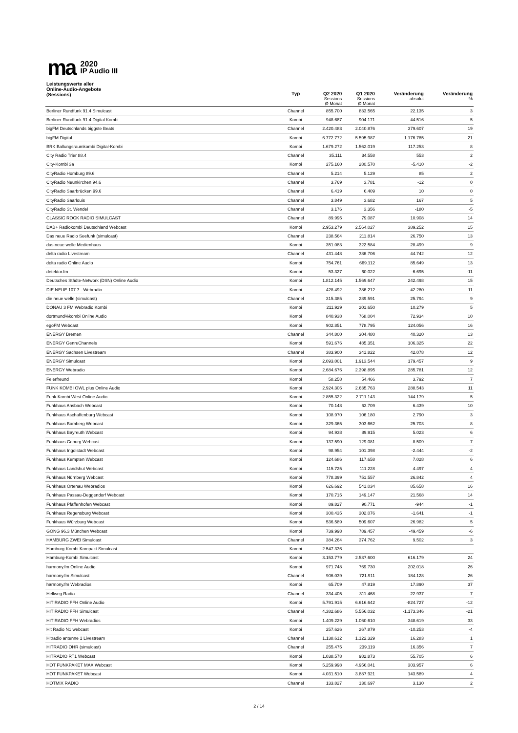ma
2020
IP Audio III
| Leistungswerte aller Online-Audio-Angebote (Sessions) | Typ | Q2 2020 Sessions Ø Monat | Q1 2020 Sessions Ø Monat | Veränderung absolut | Veränderung % |
| --- | --- | --- | --- | --- | --- |
| Berliner Rundfunk 91.4 Simulcast | Channel | 855.700 | 833.565 | 22.135 | 3 |
| Berliner Rundfunk 91.4 Digital Kombi | Kombi | 948.687 | 904.171 | 44.516 | 5 |
| bigFM Deutschlands biggste Beats | Channel | 2.420.483 | 2.040.876 | 379.607 | 19 |
| bigFM Digital | Kombi | 6.772.772 | 5.595.987 | 1.176.785 | 21 |
| BRK Ballungsraumkombi Digital-Kombi | Kombi | 1.679.272 | 1.562.019 | 117.253 | 8 |
| City Radio Trier 88.4 | Channel | 35.111 | 34.558 | 553 | 2 |
| City-Kombi 3a | Kombi | 275.160 | 280.570 | -5.410 | -2 |
| CityRadio Homburg 89.6 | Channel | 5.214 | 5.129 | 85 | 2 |
| CityRadio Neunkirchen 94.6 | Channel | 3.769 | 3.781 | -12 | 0 |
| CityRadio Saarbrücken 99.6 | Channel | 6.419 | 6.409 | 10 | 0 |
| CityRadio Saarlouis | Channel | 3.849 | 3.682 | 167 | 5 |
| CityRadio St. Wendel | Channel | 3.176 | 3.356 | -180 | -5 |
| CLASSIC ROCK RADIO SIMULCAST | Channel | 89.995 | 79.087 | 10.908 | 14 |
| DAB+ Radiokombi Deutschland Webcast | Kombi | 2.953.279 | 2.564.027 | 389.252 | 15 |
| Das neue Radio Seefunk (simulcast) | Channel | 238.564 | 211.814 | 26.750 | 13 |
| das neue welle Medienhaus | Kombi | 351.083 | 322.584 | 28.499 | 9 |
| delta radio Livestream | Channel | 431.448 | 386.706 | 44.742 | 12 |
| delta radio Online Audio | Kombi | 754.761 | 669.112 | 85.649 | 13 |
| detektor.fm | Kombi | 53.327 | 60.022 | -6.695 | -11 |
| Deutsches Städte-Network (DSN) Online Audio | Kombi | 1.812.145 | 1.569.647 | 242.498 | 15 |
| DIE NEUE 107.7 - Webradio | Kombi | 428.492 | 386.212 | 42.280 | 11 |
| die neue welle (simulcast) | Channel | 315.385 | 289.591 | 25.794 | 9 |
| DONAU 3 FM Webradio Kombi | Kombi | 211.929 | 201.650 | 10.279 | 5 |
| dortmund%kombi Online Audio | Kombi | 840.938 | 768.004 | 72.934 | 10 |
| egoFM Webcast | Kombi | 902.851 | 778.795 | 124.056 | 16 |
| ENERGY Bremen | Channel | 344.800 | 304.480 | 40.320 | 13 |
| ENERGY GenreChannels | Kombi | 591.676 | 485.351 | 106.325 | 22 |
| ENERGY Sachsen Livestream | Channel | 383.900 | 341.822 | 42.078 | 12 |
| ENERGY Simulcast | Kombi | 2.093.001 | 1.913.544 | 179.457 | 9 |
| ENERGY Webradio | Kombi | 2.684.676 | 2.398.895 | 285.781 | 12 |
| Feierfreund | Kombi | 58.258 | 54.466 | 3.792 | 7 |
| FUNK KOMBI OWL plus Online Audio | Kombi | 2.924.306 | 2.635.763 | 288.543 | 11 |
| Funk-Kombi West Online Audio | Kombi | 2.855.322 | 2.711.143 | 144.179 | 5 |
| Funkhaus Ansbach Webcast | Kombi | 70.148 | 63.709 | 6.439 | 10 |
| Funkhaus Aschaffenburg Webcast | Kombi | 108.970 | 106.180 | 2.790 | 3 |
| Funkhaus Bamberg Webcast | Kombi | 329.365 | 303.662 | 25.703 | 8 |
| Funkhaus Bayreuth Webcast | Kombi | 94.938 | 89.915 | 5.023 | 6 |
| Funkhaus Coburg Webcast | Kombi | 137.590 | 129.081 | 8.509 | 7 |
| Funkhaus Ingolstadt Webcast | Kombi | 98.954 | 101.398 | -2.444 | -2 |
| Funkhaus Kempten Webcast | Kombi | 124.686 | 117.658 | 7.028 | 6 |
| Funkhaus Landshut Webcast | Kombi | 115.725 | 111.228 | 4.497 | 4 |
| Funkhaus Nürnberg Webcast | Kombi | 778.399 | 751.557 | 26.842 | 4 |
| Funkhaus Ortenau Webradios | Kombi | 626.692 | 541.034 | 85.658 | 16 |
| Funkhaus Passau-Deggendorf Webcast | Kombi | 170.715 | 149.147 | 21.568 | 14 |
| Funkhaus Pfaffenhofen Webcast | Kombi | 89.827 | 90.771 | -944 | -1 |
| Funkhaus Regensburg Webcast | Kombi | 300.435 | 302.076 | -1.641 | -1 |
| Funkhaus Würzburg Webcast | Kombi | 536.589 | 509.607 | 26.982 | 5 |
| GONG 96.3 München Webcast | Kombi | 739.998 | 789.457 | -49.459 | -6 |
| HAMBURG ZWEI Simulcast | Channel | 384.264 | 374.762 | 9.502 | 3 |
| Hamburg-Kombi Kompakt Simulcast | Kombi | 2.547.336 | | | |
| Hamburg-Kombi Simulcast | Kombi | 3.153.779 | 2.537.600 | 616.179 | 24 |
| harmony.fm Online Audio | Kombi | 971.748 | 769.730 | 202.018 | 26 |
| harmony.fm Simulcast | Channel | 906.039 | 721.911 | 184.128 | 26 |
| harmony.fm Webradios | Kombi | 65.709 | 47.819 | 17.890 | 37 |
| Hellweg Radio | Channel | 334.405 | 311.468 | 22.937 | 7 |
| HIT RADIO FFH Online Audio | Kombi | 5.791.915 | 6.616.642 | -824.727 | -12 |
| HIT RADIO FFH Simulcast | Channel | 4.382.686 | 5.556.032 | -1.173.346 | -21 |
| HIT RADIO FFH Webradios | Kombi | 1.409.229 | 1.060.610 | 348.619 | 33 |
| Hit Radio N1 webcast | Kombi | 257.626 | 267.879 | -10.253 | -4 |
| Hitradio antenne 1 Livestream | Channel | 1.138.612 | 1.122.329 | 16.283 | 1 |
| HITRADIO OHR (simulcast) | Channel | 255.475 | 239.119 | 16.356 | 7 |
| HITRADIO RT1 Webcast | Kombi | 1.038.578 | 982.873 | 55.705 | 6 |
| HOT FUNKPAKET MAX Webcast | Kombi | 5.259.998 | 4.956.041 | 303.957 | 6 |
| HOT FUNKPAKET Webcast | Kombi | 4.031.510 | 3.887.921 | 143.589 | 4 |
| HOTMIX RADIO | Channel | 133.827 | 130.697 | 3.130 | 2 |
2 / 14